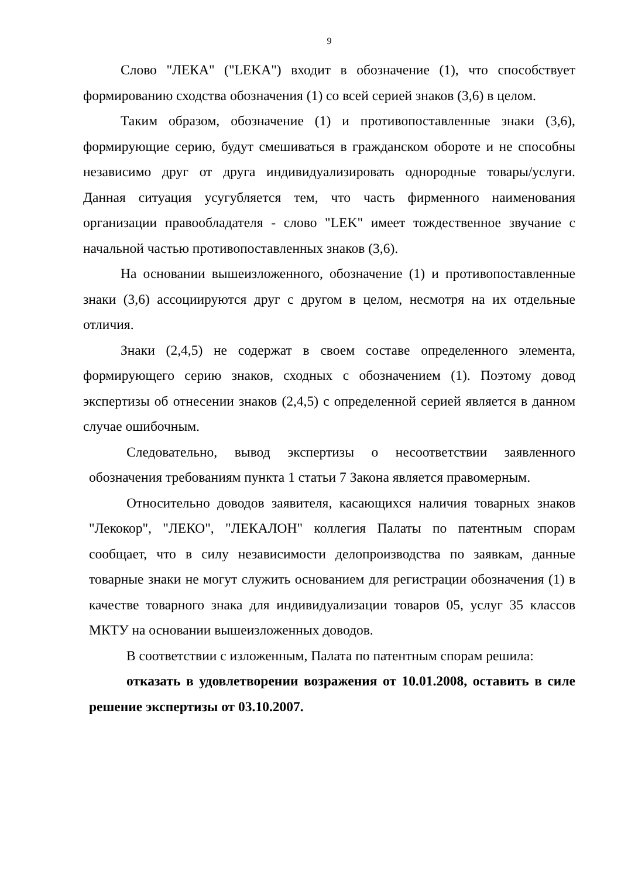9
Слово "ЛЕКА" ("LEKA") входит в обозначение (1), что способствует формированию сходства обозначения (1) со всей серией знаков (3,6) в целом.
Таким образом, обозначение (1) и противопоставленные знаки (3,6), формирующие серию, будут смешиваться в гражданском обороте и не способны независимо друг от друга индивидуализировать однородные товары/услуги. Данная ситуация усугубляется тем, что часть фирменного наименования организации правообладателя - слово "LEK" имеет тождественное звучание с начальной частью противопоставленных знаков (3,6).
На основании вышеизложенного, обозначение (1) и противопоставленные знаки (3,6) ассоциируются друг с другом в целом, несмотря на их отдельные отличия.
Знаки (2,4,5) не содержат в своем составе определенного элемента, формирующего серию знаков, сходных с обозначением (1). Поэтому довод экспертизы об отнесении знаков (2,4,5) с определенной серией является в данном случае ошибочным.
Следовательно, вывод экспертизы о несоответствии заявленного обозначения требованиям пункта 1 статьи 7 Закона является правомерным.
Относительно доводов заявителя, касающихся наличия товарных знаков "Лекокор", "ЛЕКО", "ЛЕКАЛОН" коллегия Палаты по патентным спорам сообщает, что в силу независимости делопроизводства по заявкам, данные товарные знаки не могут служить основанием для регистрации обозначения (1) в качестве товарного знака для индивидуализации товаров 05, услуг 35 классов МКТУ на основании вышеизложенных доводов.
В соответствии с изложенным, Палата по патентным спорам решила:
отказать в удовлетворении возражения от 10.01.2008, оставить в силе решение экспертизы от 03.10.2007.